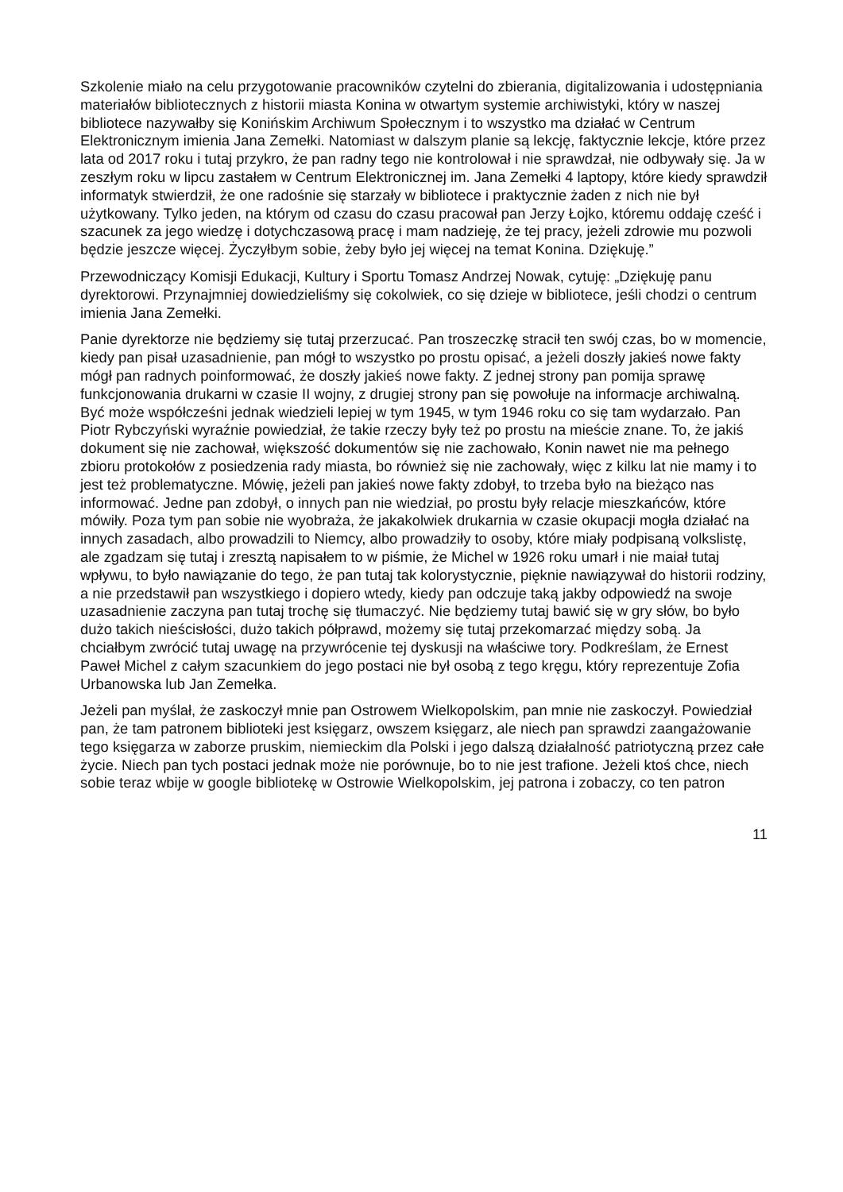Szkolenie miało na celu przygotowanie pracowników czytelni do zbierania, digitalizowania i udostępniania materiałów bibliotecznych z historii miasta Konina w otwartym systemie archiwistyki, który w naszej bibliotece nazywałby się Konińskim Archiwum Społecznym i to wszystko ma działać w Centrum Elektronicznym imienia Jana Zemełki. Natomiast w dalszym planie są lekcję, faktycznie lekcje, które przez lata od 2017 roku i tutaj przykro, że pan radny tego nie kontrolował i nie sprawdzał, nie odbywały się. Ja w zeszłym roku w lipcu zastałem w Centrum Elektronicznej im. Jana Zemełki 4 laptopy, które kiedy sprawdził informatyk stwierdził, że one radośnie się starzały w bibliotece i praktycznie żaden z nich nie był użytkowany. Tylko jeden, na którym od czasu do czasu pracował pan Jerzy Łojko, któremu oddaję cześć i szacunek za jego wiedzę i dotychczasową pracę i mam nadzieję, że tej pracy, jeżeli zdrowie mu pozwoli będzie jeszcze więcej. Życzyłbym sobie, żeby było jej więcej na temat Konina. Dziękuję.”
Przewodniczący Komisji Edukacji, Kultury i Sportu Tomasz Andrzej Nowak, cytuję: „Dziękuję panu dyrektorowi. Przynajmniej dowiedzieliśmy się cokolwiek, co się dzieje w bibliotece, jeśli chodzi o centrum imienia Jana Zemełki.
Panie dyrektorze nie będziemy się tutaj przerzucać. Pan troszeczkę stracił ten swój czas, bo w momencie, kiedy pan pisał uzasadnienie, pan mógł to wszystko po prostu opisać, a jeżeli doszły jakieś nowe fakty mógł pan radnych poinformować, że doszły jakieś nowe fakty. Z jednej strony pan pomija sprawę funkcjonowania drukarni w czasie II wojny, z drugiej strony pan się powołuje na informacje archiwalną. Być może współcześni jednak wiedzieli lepiej w tym 1945, w tym 1946 roku co się tam wydarzało. Pan Piotr Rybczyński wyraźnie powiedział, że takie rzeczy były też po prostu na mieście znane. To, że jakiś dokument się nie zachował, większość dokumentów się nie zachowało, Konin nawet nie ma pełnego zbioru protokołów z posiedzenia rady miasta, bo również się nie zachowały, więc z kilku lat nie mamy i to jest też problematyczne. Mówię, jeżeli pan jakieś nowe fakty zdobył, to trzeba było na bieżąco nas informować. Jedne pan zdobył, o innych pan nie wiedział, po prostu były relacje mieszkańców, które mówiły. Poza tym pan sobie nie wyobraża, że jakakolwiek drukarnia w czasie okupacji mogła działać na innych zasadach, albo prowadzili to Niemcy, albo prowadziły to osoby, które miały podpisaną volkslistę, ale zgadzam się tutaj i zresztą napisałem to w piśmie, że Michel w 1926 roku umarł i nie maiał tutaj wpływu, to było nawiązanie do tego, że pan tutaj tak kolorystycznie, pięknie nawiązywał do historii rodziny, a nie przedstawił pan wszystkiego i dopiero wtedy, kiedy pan odczuje taką jakby odpowiedź na swoje uzasadnienie zaczyna pan tutaj trochę się tłumaczyć. Nie będziemy tutaj bawić się w gry słów, bo było dużo takich nieścisłości, dużo takich półprawd, możemy się tutaj przekomarzać między sobą. Ja chciałbym zwrócić tutaj uwagę na przywrócenie tej dyskusji na właściwe tory. Podkreślam, że Ernest Paweł Michel z całym szacunkiem do jego postaci nie był osobą z tego kręgu, który reprezentuje Zofia Urbanowska lub Jan Zemełka.
Jeżeli pan myślał, że zaskoczył mnie pan Ostrowem Wielkopolskim, pan mnie nie zaskoczył. Powiedział pan, że tam patronem biblioteki jest księgarz, owszem księgarz, ale niech pan sprawdzi zaangażowanie tego księgarza w zaborze pruskim, niemieckim dla Polski i jego dalszą działalność patriotyczną przez całe życie. Niech pan tych postaci jednak może nie porównuje, bo to nie jest trafione. Jeżeli ktoś chce, niech sobie teraz wbije w google bibliotekę w Ostrowie Wielkopolskim, jej patrona i zobaczy, co ten patron
11